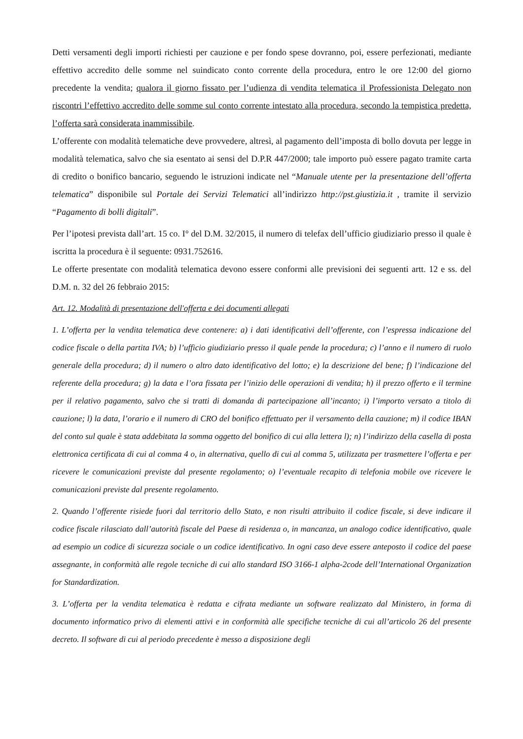Detti versamenti degli importi richiesti per cauzione e per fondo spese dovranno, poi, essere perfezionati, mediante effettivo accredito delle somme nel suindicato conto corrente della procedura, entro le ore 12:00 del giorno precedente la vendita; qualora il giorno fissato per l’udienza di vendita telematica il Professionista Delegato non riscontri l’effettivo accredito delle somme sul conto corrente intestato alla procedura, secondo la tempistica predetta, l’offerta sarà considerata inammissibile.
L’offerente con modalità telematiche deve provvedere, altresì, al pagamento dell’imposta di bollo dovuta per legge in modalità telematica, salvo che sia esentato ai sensi del D.P.R 447/2000; tale importo può essere pagato tramite carta di credito o bonifico bancario, seguendo le istruzioni indicate nel “Manuale utente per la presentazione dell’offerta telematica” disponibile sul Portale dei Servizi Telematici all’indirizzo http://pst.giustizia.it , tramite il servizio “Pagamento di bolli digitali”.
Per l’ipotesi prevista dall’art. 15 co. I° del D.M. 32/2015, il numero di telefax dell’ufficio giudiziario presso il quale è iscritta la procedura è il seguente: 0931.752616.
Le offerte presentate con modalità telematica devono essere conformi alle previsioni dei seguenti artt. 12 e ss. del D.M. n. 32 del 26 febbraio 2015:
Art. 12. Modalità di presentazione dell'offerta e dei documenti allegati
1. L’offerta per la vendita telematica deve contenere: a) i dati identificativi dell’offerente, con l’espressa indicazione del codice fiscale o della partita IVA; b) l’ufficio giudiziario presso il quale pende la procedura; c) l’anno e il numero di ruolo generale della procedura; d) il numero o altro dato identificativo del lotto; e) la descrizione del bene; f) l’indicazione del referente della procedura; g) la data e l’ora fissata per l’inizio delle operazioni di vendita; h) il prezzo offerto e il termine per il relativo pagamento, salvo che si tratti di domanda di partecipazione all’incanto; i) l’importo versato a titolo di cauzione; l) la data, l’orario e il numero di CRO del bonifico effettuato per il versamento della cauzione; m) il codice IBAN del conto sul quale è stata addebitata la somma oggetto del bonifico di cui alla lettera l); n) l’indirizzo della casella di posta elettronica certificata di cui al comma 4 o, in alternativa, quello di cui al comma 5, utilizzata per trasmettere l’offerta e per ricevere le comunicazioni previste dal presente regolamento; o) l’eventuale recapito di telefonia mobile ove ricevere le comunicazioni previste dal presente regolamento.
2. Quando l’offerente risiede fuori dal territorio dello Stato, e non risulti attribuito il codice fiscale, si deve indicare il codice fiscale rilasciato dall’autorità fiscale del Paese di residenza o, in mancanza, un analogo codice identificativo, quale ad esempio un codice di sicurezza sociale o un codice identificativo. In ogni caso deve essere anteposto il codice del paese assegnante, in conformità alle regole tecniche di cui allo standard ISO 3166-1 alpha-2code dell’International Organization for Standardization.
3. L’offerta per la vendita telematica è redatta e cifrata mediante un software realizzato dal Ministero, in forma di documento informatico privo di elementi attivi e in conformità alle specifiche tecniche di cui all’articolo 26 del presente decreto. Il software di cui al periodo precedente è messo a disposizione degli